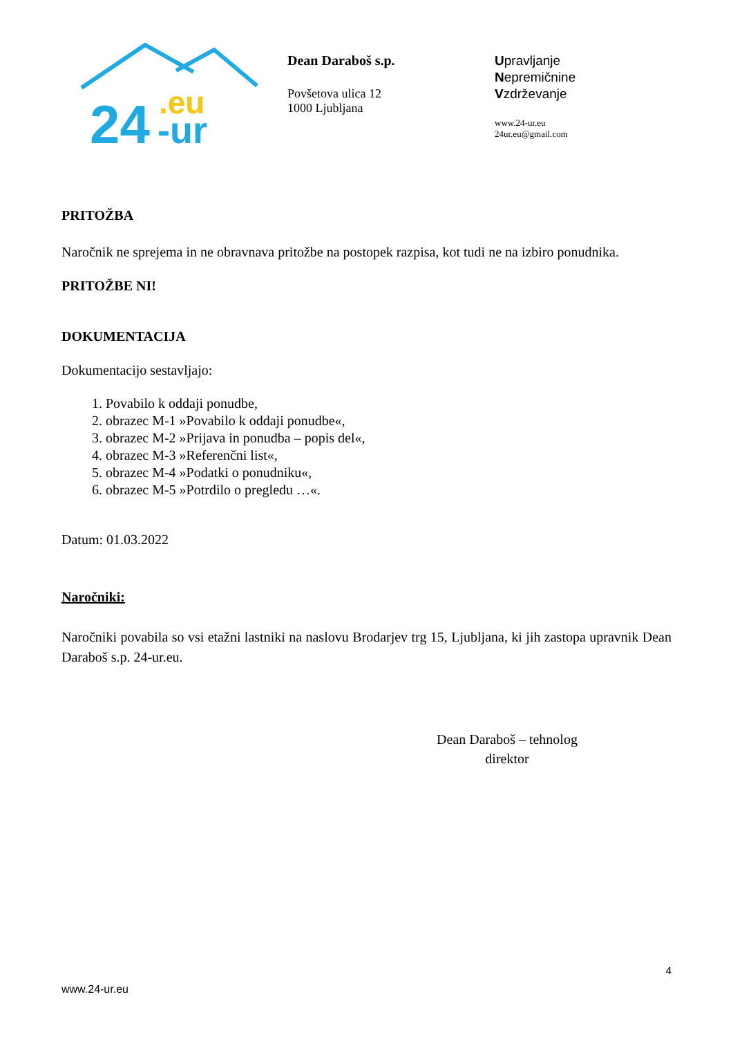24
.eu
-ur
Dean Daraboš s.p.
Povšetova ulica 12
1000 Ljubljana
Upravljanje
Nepremičnine
Vzdrževanje
www.24-ur.eu
24ur.eu@gmail.com
PRITOŽBA
Naročnik ne sprejema in ne obravnava pritožbe na postopek razpisa, kot tudi ne na izbiro ponudnika.
PRITOŽBE NI!
DOKUMENTACIJA
Dokumentacijo sestavljajo:
1. Povabilo k oddaji ponudbe,
2. obrazec M-1 »Povabilo k oddaji ponudbe«,
3. obrazec M-2 »Prijava in ponudba – popis del«,
4. obrazec M-3 »Referenčni list«,
5. obrazec M-4 »Podatki o ponudniku«,
6. obrazec M-5 »Potrdilo o pregledu …«.
Datum: 01.03.2022
Naročniki:
Naročniki povabila so vsi etažni lastniki na naslovu Brodarjev trg 15, Ljubljana, ki jih zastopa upravnik Dean Daraboš s.p. 24-ur.eu.
Dean Daraboš – tehnolog
direktor
4
www.24-ur.eu